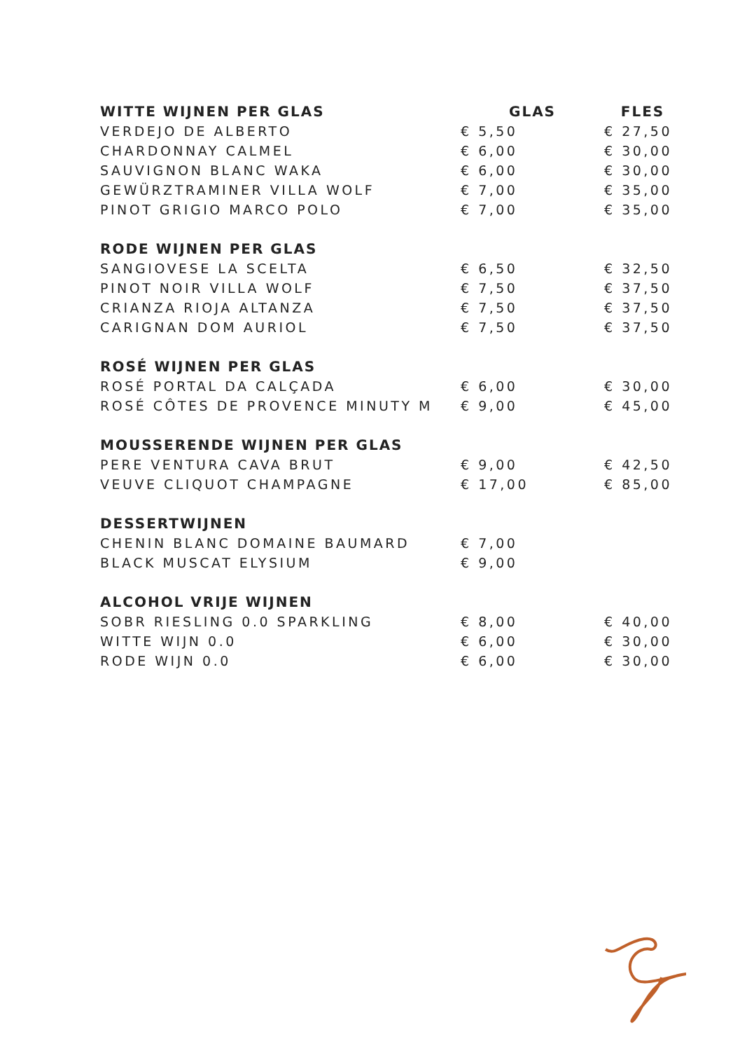| WITTE WIJNEN PER GLAS | GLAS | FLES |
| --- | --- | --- |
| VERDEJO DE ALBERTO | € 5,50 | € 27,50 |
| CHARDONNAY CALMEL | € 6,00 | € 30,00 |
| SAUVIGNON BLANC WAKA | € 6,00 | € 30,00 |
| GEWÜRZTRAMINER VILLA WOLF | € 7,00 | € 35,00 |
| PINOT GRIGIO MARCO POLO | € 7,00 | € 35,00 |
| RODE WIJNEN PER GLAS | | |
| SANGIOVESE LA SCELTA | € 6,50 | € 32,50 |
| PINOT NOIR VILLA WOLF | € 7,50 | € 37,50 |
| CRIANZA RIOJA ALTANZA | € 7,50 | € 37,50 |
| CARIGNAN DOM AURIOL | € 7,50 | € 37,50 |
| ROSÉ WIJNEN PER GLAS | | |
| ROSÉ PORTAL DA CALÇADA | € 6,00 | € 30,00 |
| ROSÉ CÔTES DE PROVENCE MINUTY M | € 9,00 | € 45,00 |
| MOUSSERENDE WIJNEN PER GLAS | | |
| PERE VENTURA CAVA BRUT | € 9,00 | € 42,50 |
| VEUVE CLIQUOT CHAMPAGNE | € 17,00 | € 85,00 |
| DESSERTWIJNEN | | |
| CHENIN BLANC DOMAINE BAUMARD | € 7,00 | |
| BLACK MUSCAT ELYSIUM | € 9,00 | |
| ALCOHOL VRIJE WIJNEN | | |
| SOBR RIESLING 0.0 SPARKLING | € 8,00 | € 40,00 |
| WITTE WIJN 0.0 | € 6,00 | € 30,00 |
| RODE WIJN 0.0 | € 6,00 | € 30,00 |